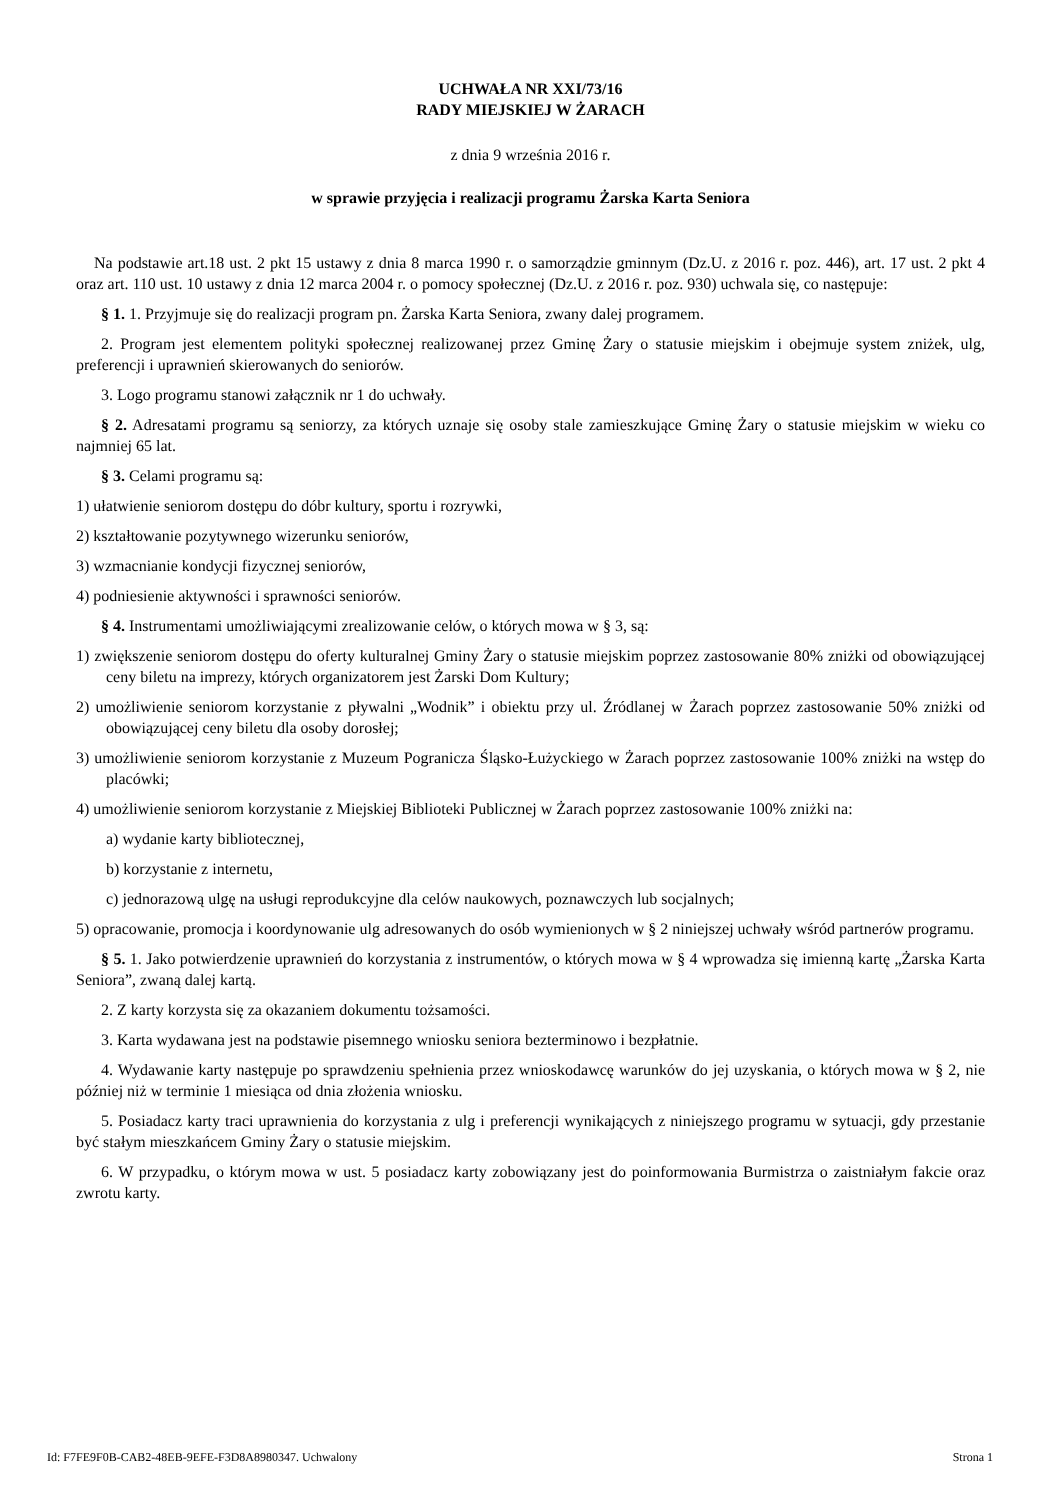UCHWAŁA NR XXI/73/16
RADY MIEJSKIEJ W ŻARACH
z dnia 9 września 2016 r.
w sprawie przyjęcia i realizacji programu Żarska Karta Seniora
Na podstawie art.18 ust. 2 pkt 15 ustawy z dnia 8 marca 1990 r. o samorządzie gminnym (Dz.U. z 2016 r. poz. 446), art. 17 ust. 2 pkt 4 oraz art. 110 ust. 10 ustawy z dnia 12 marca 2004 r. o pomocy społecznej (Dz.U. z 2016 r. poz. 930) uchwala się, co następuje:
§ 1. 1. Przyjmuje się do realizacji program pn. Żarska Karta Seniora, zwany dalej programem.
2. Program jest elementem polityki społecznej realizowanej przez Gminę Żary o statusie miejskim i obejmuje system zniżek, ulg, preferencji i uprawnień skierowanych do seniorów.
3. Logo programu stanowi załącznik nr 1 do uchwały.
§ 2. Adresatami programu są seniorzy, za których uznaje się osoby stale zamieszkujące Gminę Żary o statusie miejskim w wieku co najmniej 65 lat.
§ 3. Celami programu są:
1) ułatwienie seniorom dostępu do dóbr kultury, sportu i rozrywki,
2) kształtowanie pozytywnego wizerunku seniorów,
3) wzmacnianie kondycji fizycznej seniorów,
4) podniesienie aktywności i sprawności seniorów.
§ 4. Instrumentami umożliwiającymi zrealizowanie celów, o których mowa w § 3, są:
1) zwiększenie seniorom dostępu do oferty kulturalnej Gminy Żary o statusie miejskim poprzez zastosowanie 80% zniżki od obowiązującej ceny biletu na imprezy, których organizatorem jest Żarski Dom Kultury;
2) umożliwienie seniorom korzystanie z pływalni „Wodnik” i obiektu przy ul. Źródlanej w Żarach poprzez zastosowanie 50% zniżki od obowiązującej ceny biletu dla osoby dorosłej;
3) umożliwienie seniorom korzystanie z Muzeum Pogranicza Śląsko-Łużyckiego w Żarach poprzez zastosowanie 100% zniżki na wstęp do placówki;
4) umożliwienie seniorom korzystanie z Miejskiej Biblioteki Publicznej w Żarach poprzez zastosowanie 100% zniżki na:
a) wydanie karty bibliotecznej,
b) korzystanie z internetu,
c) jednorazową ulgę na usługi reprodukcyjne dla celów naukowych, poznawczych lub socjalnych;
5) opracowanie, promocja i koordynowanie ulg adresowanych do osób wymienionych w § 2 niniejszej uchwały wśród partnerów programu.
§ 5. 1. Jako potwierdzenie uprawnień do korzystania z instrumentów, o których mowa w § 4 wprowadza się imienną kartę „Żarska Karta Seniora”, zwaną dalej kartą.
2. Z karty korzysta się za okazaniem dokumentu tożsamości.
3. Karta wydawana jest na podstawie pisemnego wniosku seniora bezterminowo i bezpłatnie.
4. Wydawanie karty następuje po sprawdzeniu spełnienia przez wnioskodawcę warunków do jej uzyskania, o których mowa w § 2, nie później niż w terminie 1 miesiąca od dnia złożenia wniosku.
5. Posiadacz karty traci uprawnienia do korzystania z ulg i preferencji wynikających z niniejszego programu w sytuacji, gdy przestanie być stałym mieszkańcem Gminy Żary o statusie miejskim.
6. W przypadku, o którym mowa w ust. 5 posiadacz karty zobowiązany jest do poinformowania Burmistrza o zaistniałym fakcie oraz zwrotu karty.
Id: F7FE9F0B-CAB2-48EB-9EFE-F3D8A8980347. Uchwalony Strona 1